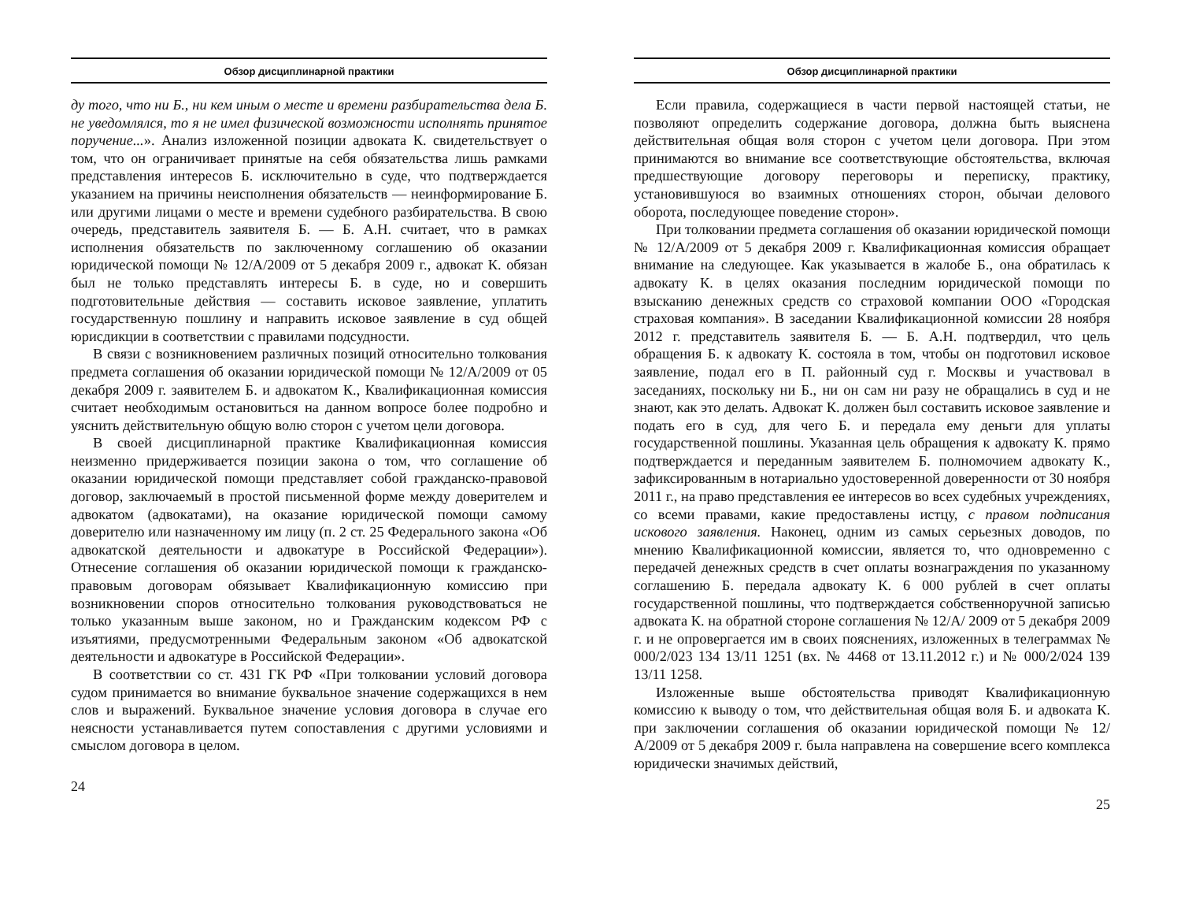Обзор дисциплинарной практики
ду того, что ни Б., ни кем иным о месте и времени разбирательства дела Б. не уведомлялся, то я не имел физической возможности исполнять принятое поручение...». Анализ изложенной позиции адвоката К. свидетельствует о том, что он ограничивает принятые на себя обязательства лишь рамками представления интересов Б. исключительно в суде, что подтверждается указанием на причины неисполнения обязательств — неинформирование Б. или другими лицами о месте и времени судебного разбирательства. В свою очередь, представитель заявителя Б. — Б. А.Н. считает, что в рамках исполнения обязательств по заключенному соглашению об оказании юридической помощи № 12/А/2009 от 5 декабря 2009 г., адвокат К. обязан был не только представлять интересы Б. в суде, но и совершить подготовительные действия — составить исковое заявление, уплатить государственную пошлину и направить исковое заявление в суд общей юрисдикции в соответствии с правилами подсудности.
В связи с возникновением различных позиций относительно толкования предмета соглашения об оказании юридической помощи № 12/А/2009 от 05 декабря 2009 г. заявителем Б. и адвокатом К., Квалификационная комиссия считает необходимым остановиться на данном вопросе более подробно и уяснить действительную общую волю сторон с учетом цели договора.
В своей дисциплинарной практике Квалификационная комиссия неизменно придерживается позиции закона о том, что соглашение об оказании юридической помощи представляет собой гражданско-правовой договор, заключаемый в простой письменной форме между доверителем и адвокатом (адвокатами), на оказание юридической помощи самому доверителю или назначенному им лицу (п. 2 ст. 25 Федерального закона «Об адвокатской деятельности и адвокатуре в Российской Федерации»). Отнесение соглашения об оказании юридической помощи к гражданско-правовым договорам обязывает Квалификационную комиссию при возникновении споров относительно толкования руководствоваться не только указанным выше законом, но и Гражданским кодексом РФ с изъятиями, предусмотренными Федеральным законом «Об адвокатской деятельности и адвокатуре в Российской Федерации».
В соответствии со ст. 431 ГК РФ «При толковании условий договора судом принимается во внимание буквальное значение содержащихся в нем слов и выражений. Буквальное значение условия договора в случае его неясности устанавливается путем сопоставления с другими условиями и смыслом договора в целом.
24
Обзор дисциплинарной практики
Если правила, содержащиеся в части первой настоящей статьи, не позволяют определить содержание договора, должна быть выяснена действительная общая воля сторон с учетом цели договора. При этом принимаются во внимание все соответствующие обстоятельства, включая предшествующие договору переговоры и переписку, практику, установившуюся во взаимных отношениях сторон, обычаи делового оборота, последующее поведение сторон».
При толковании предмета соглашения об оказании юридической помощи № 12/А/2009 от 5 декабря 2009 г. Квалификационная комиссия обращает внимание на следующее. Как указывается в жалобе Б., она обратилась к адвокату К. в целях оказания последним юридической помощи по взысканию денежных средств со страховой компании ООО «Городская страховая компания». В заседании Квалификационной комиссии 28 ноября 2012 г. представитель заявителя Б. — Б. А.Н. подтвердил, что цель обращения Б. к адвокату К. состояла в том, чтобы он подготовил исковое заявление, подал его в П. районный суд г. Москвы и участвовал в заседаниях, поскольку ни Б., ни он сам ни разу не обращались в суд и не знают, как это делать. Адвокат К. должен был составить исковое заявление и подать его в суд, для чего Б. и передала ему деньги для уплаты государственной пошлины. Указанная цель обращения к адвокату К. прямо подтверждается и переданным заявителем Б. полномочием адвокату К., зафиксированным в нотариально удостоверенной доверенности от 30 ноября 2011 г., на право представления ее интересов во всех судебных учреждениях, со всеми правами, какие предоставлены истцу, с правом подписания искового заявления. Наконец, одним из самых серьезных доводов, по мнению Квалификационной комиссии, является то, что одновременно с передачей денежных средств в счет оплаты вознаграждения по указанному соглашению Б. передала адвокату К. 6 000 рублей в счет оплаты государственной пошлины, что подтверждается собственноручной записью адвоката К. на обратной стороне соглашения № 12/А/ 2009 от 5 декабря 2009 г. и не опровергается им в своих пояснениях, изложенных в телеграммах № 000/2/023 134 13/11 1251 (вх. № 4468 от 13.11.2012 г.) и № 000/2/024 139 13/11 1258.
Изложенные выше обстоятельства приводят Квалификационную комиссию к выводу о том, что действительная общая воля Б. и адвоката К. при заключении соглашения об оказании юридической помощи № 12/А/2009 от 5 декабря 2009 г. была направлена на совершение всего комплекса юридически значимых действий,
25